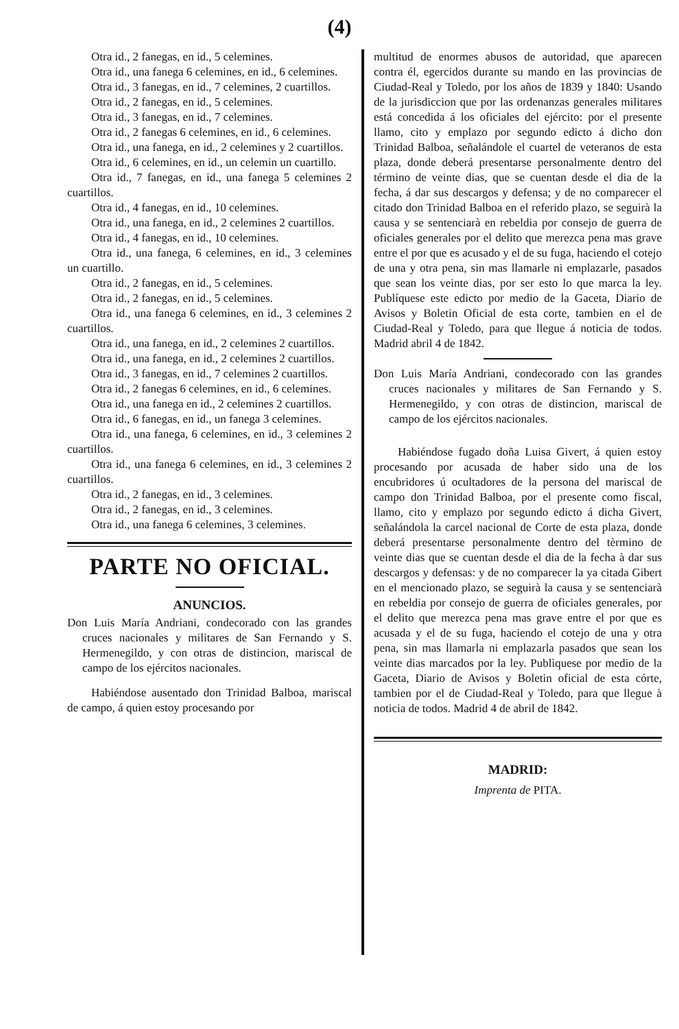(4)
Otra id., 2 fanegas, en id., 5 celemines.
Otra id., una fanega 6 celemines, en id., 6 celemines.
Otra id., 3 fanegas, en id., 7 celemines, 2 cuartillos.
Otra id., 2 fanegas, en id., 5 celemines.
Otra id., 3 fanegas, en id., 7 celemines.
Otra id., 2 fanegas 6 celemines, en id., 6 celemines.
Otra id., una fanega, en id., 2 celemines y 2 cuartillos.
Otra id., 6 celemines, en id., un celemin un cuartillo.
Otra id., 7 fanegas, en id., una fanega 5 celemines 2 cuartillos.
Otra id., 4 fanegas, en id., 10 celemines.
Otra id., una fanega, en id., 2 celemines 2 cuartillos.
Otra id., 4 fanegas, en id., 10 celemines.
Otra id., una fanega, 6 celemines, en id., 3 celemines un cuartillo.
Otra id., 2 fanegas, en id., 5 celemines.
Otra id., 2 fanegas, en id., 5 celemines.
Otra id., una fanega 6 celemines, en id., 3 celemines 2 cuartillos.
Otra id., una fanega, en id., 2 celemines 2 cuartillos.
Otra id., una fanega, en id., 2 celemines 2 cuartillos.
Otra id., 3 fanegas, en id., 7 celemines 2 cuartillos.
Otra id., 2 fanegas 6 celemines, en id., 6 celemines.
Otra id., una fanega en id., 2 celemines 2 cuartillos.
Otra id., 6 fanegas, en id., un fanega 3 celemines.
Otra id., una fanega, 6 celemines, en id., 3 celemines 2 cuartillos.
Otra id., una fanega 6 celemines, en id., 3 celemines 2 cuartillos.
Otra id., 2 fanegas, en id., 3 celemines.
Otra id., 2 fanegas, en id., 3 celemines.
Otra id., una fanega 6 celemines, 3 celemines.
PARTE NO OFICIAL.
ANUNCIOS.
Don Luis María Andriani, condecorado con las grandes cruces nacionales y militares de San Fernando y S. Hermenegildo, y con otras de distincion, mariscal de campo de los ejércitos nacionales.
Habiéndose ausentado don Trinidad Balboa, mariscal de campo, á quien estoy procesando por
multitud de enormes abusos de autoridad, que aparecen contra él, egercidos durante su mando en las provincias de Ciudad-Real y Toledo, por los años de 1839 y 1840: Usando de la jurisdiccion que por las ordenanzas generales militares está concedida á los oficiales del ejército: por el presente llamo, cito y emplazo por segundo edicto á dicho don Trinidad Balboa, señalándole el cuartel de veteranos de esta plaza, donde deberá presentarse personalmente dentro del término de veinte dias, que se cuentan desde el dia de la fecha, á dar sus descargos y defensa; y de no comparecer el citado don Trinidad Balboa en el referido plazo, se seguirà la causa y se sentenciarà en rebeldia por consejo de guerra de oficiales generales por el delito que merezca pena mas grave entre el por que es acusado y el de su fuga, haciendo el cotejo de una y otra pena, sin mas llamarle ni emplazarle, pasados que sean los veinte dias, por ser esto lo que marca la ley. Publíquese este edicto por medio de la Gaceta, Diario de Avisos y Boletin Oficial de esta corte, tambien en el de Ciudad-Real y Toledo, para que llegue á noticia de todos. Madrid abril 4 de 1842.
Don Luis María Andriani, condecorado con las grandes cruces nacionales y militares de San Fernando y S. Hermenegildo, y con otras de distincion, mariscal de campo de los ejércitos nacionales.
Habiéndose fugado doña Luisa Givert, á quien estoy procesando por acusada de haber sido una de los encubridores ú ocultadores de la persona del mariscal de campo don Trinidad Balboa, por el presente como fiscal, llamo, cito y emplazo por segundo edicto á dicha Givert, señalándola la carcel nacional de Corte de esta plaza, donde deberá presentarse personalmente dentro del tèrmino de veinte dias que se cuentan desde el dia de la fecha à dar sus descargos y defensas: y de no comparecer la ya citada Gibert en el mencionado plazo, se seguirà la causa y se sentenciarà en rebeldia por consejo de guerra de oficiales generales, por el delito que merezca pena mas grave entre el por que es acusada y el de su fuga, haciendo el cotejo de una y otra pena, sin mas llamarla ni emplazarla pasados que sean los veinte dias marcados por la ley. Publìquese por medio de la Gaceta, Diario de Avisos y Boletin oficial de esta córte, tambien por el de Ciudad-Real y Toledo, para que llegue à noticia de todos. Madrid 4 de abril de 1842.
MADRID:
Imprenta de PITA.